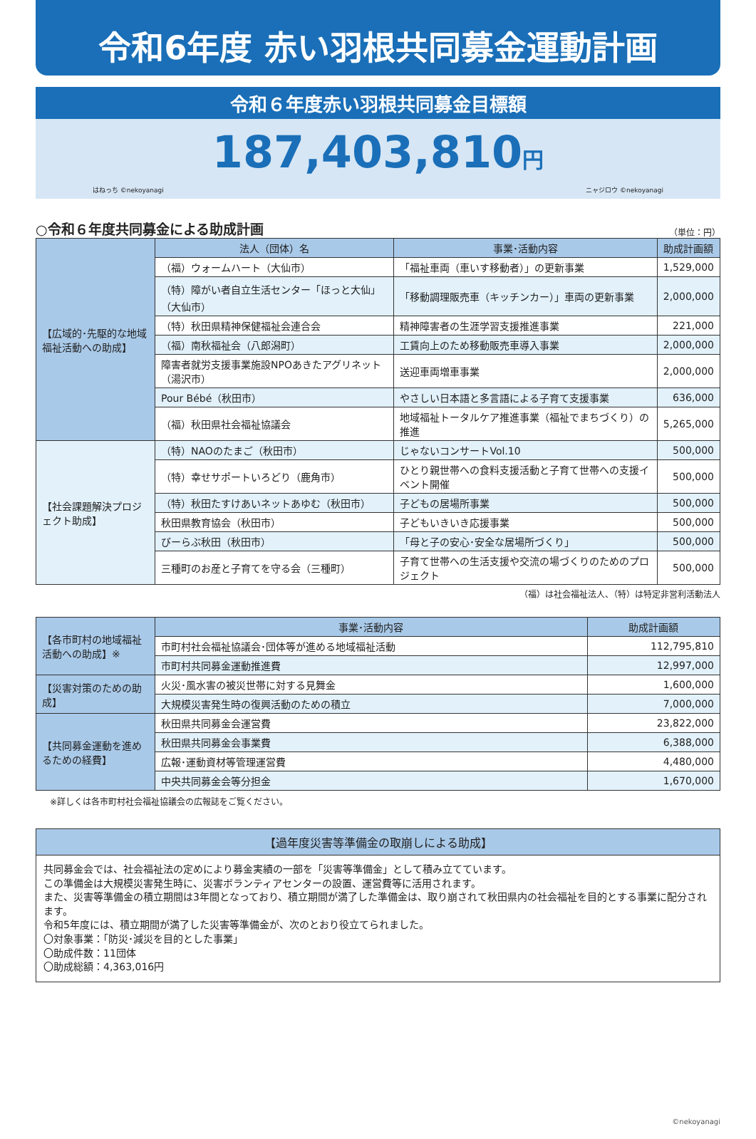令和6年度 赤い羽根共同募金運動計画
令和６年度赤い羽根共同募金目標額
187,403,810円
はねっち ©nekoyanagi ニャジロウ ©nekoyanagi
○令和６年度共同募金による助成計画 （単位：円）
| 【広域的･先駆的な地域福祉活動への助成】 | 法人（団体）名 | 事業･活動内容 | 助成計画額 |
| | （福）ウォームハート（大仙市） | 「福祉車両（車いす移動者）」の更新事業 | 1,529,000 |
| | （特）障がい者自立生活センター「ほっと大仙」（大仙市） | 「移動調理販売車（キッチンカー）」車両の更新事業 | 2,000,000 |
| | （特）秋田県精神保健福祉会連合会 | 精神障害者の生涯学習支援推進事業 | 221,000 |
| | （福）南秋福祉会（八郎潟町） | 工賃向上のため移動販売車導入事業 | 2,000,000 |
| | 障害者就労支援事業施設NPOあきたアグリネット（湯沢市） | 送迎車両増車事業 | 2,000,000 |
| | Pour Bébé（秋田市） | やさしい日本語と多言語による子育て支援事業 | 636,000 |
| | （福）秋田県社会福祉協議会 | 地域福祉トータルケア推進事業（福祉でまちづくり）の推進 | 5,265,000 |
| 【社会課題解決プロジェクト助成】 | （特）NAOのたまご（秋田市） | じゃないコンサートVol.10 | 500,000 |
| | （特）幸せサポートいろどり（鹿角市） | ひとり親世帯への食料支援活動と子育て世帯への支援イベント開催 | 500,000 |
| | （特）秋田たすけあいネットあゆむ（秋田市） | 子どもの居場所事業 | 500,000 |
| | 秋田県教育協会（秋田市） | 子どもいきいき応援事業 | 500,000 |
| | びーらぶ秋田（秋田市） | 「母と子の安心･安全な居場所づくり」 | 500,000 |
| | 三種町のお産と子育てを守る会（三種町） | 子育て世帯への生活支援や交流の場づくりのためのプロジェクト | 500,000 |
（福）は社会福祉法人、（特）は特定非営利活動法人
| 【各市町村の地域福祉活動への助成】※ | 事業･活動内容 | 助成計画額 |
| | 市町村社会福祉協議会･団体等が進める地域福祉活動 | 112,795,810 |
| | 市町村共同募金運動推進費 | 12,997,000 |
| 【災害対策のための助成】 | 火災･風水害の被災世帯に対する見舞金 | 1,600,000 |
| | 大規模災害発生時の復興活動のための積立 | 7,000,000 |
| 【共同募金運動を進めるための経費】 | 秋田県共同募金会運営費 | 23,822,000 |
| | 秋田県共同募金会事業費 | 6,388,000 |
| | 広報･運動資材等管理運営費 | 4,480,000 |
| | 中央共同募金会等分担金 | 1,670,000 |
※詳しくは各市町村社会福祉協議会の広報誌をご覧ください。
【過年度災害等準備金の取崩しによる助成】
共同募金会では、社会福祉法の定めにより募金実績の一部を「災害等準備金」として積み立てています。
この準備金は大規模災害発生時に、災害ボランティアセンターの設置、運営費等に活用されます。
また、災害等準備金の積立期間は3年間となっており、積立期間が満了した準備金は、取り崩されて秋田県内の社会福祉を目的とする事業に配分されます。
令和5年度には、積立期間が満了した災害等準備金が、次のとおり役立てられました。
〇対象事業：「防災･減災を目的とした事業」
〇助成件数：11団体
〇助成総額：4,363,016円
©nekoyanagi